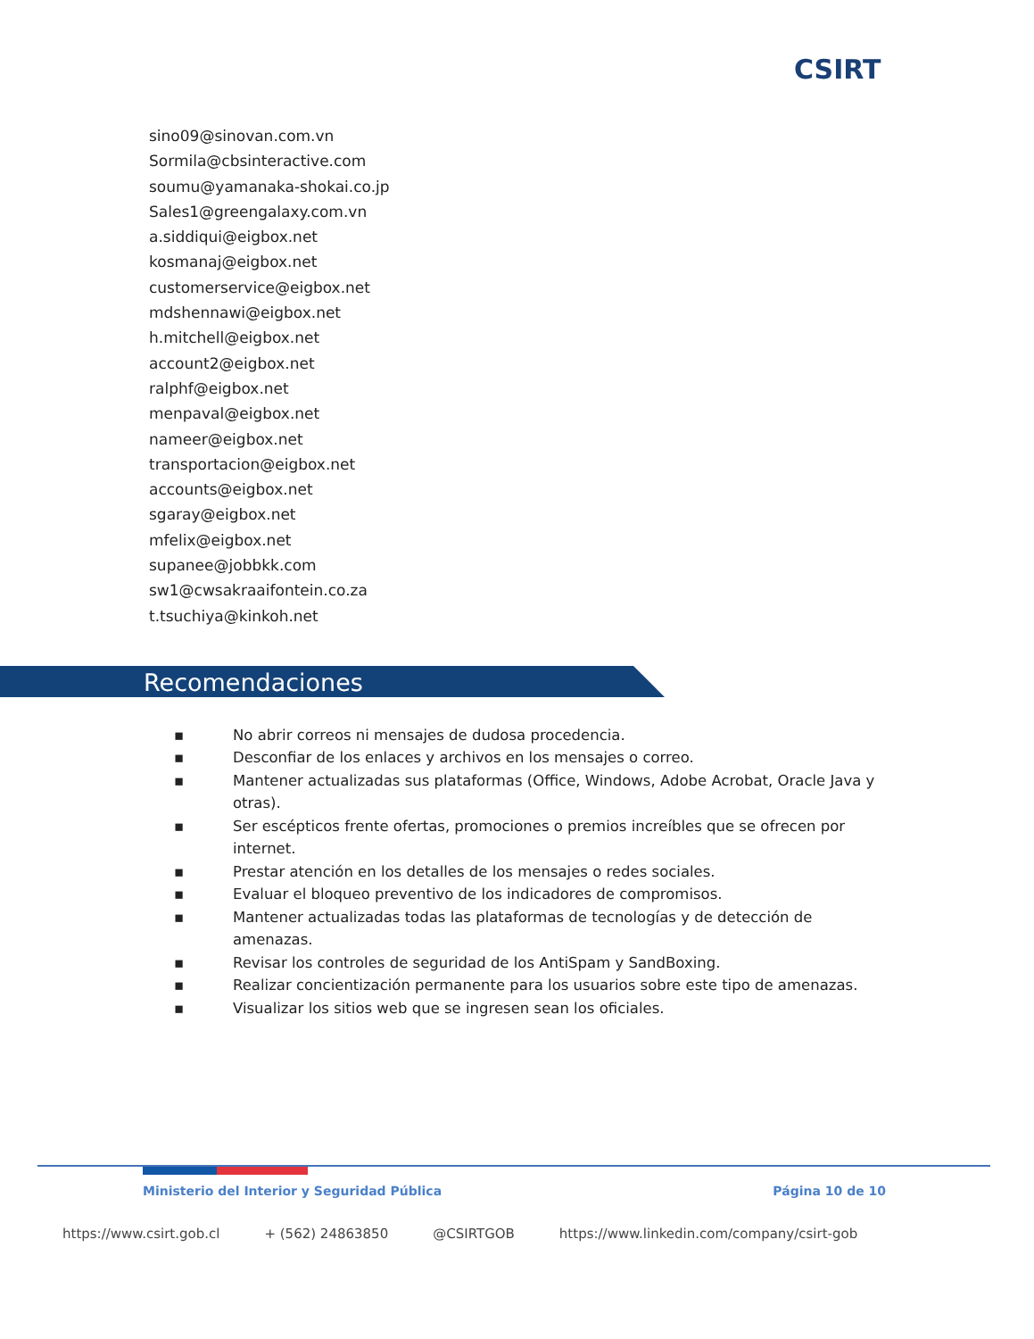CSIRT
sino09@sinovan.com.vn
Sormila@cbsinteractive.com
soumu@yamanaka-shokai.co.jp
Sales1@greengalaxy.com.vn
a.siddiqui@eigbox.net
kosmanaj@eigbox.net
customerservice@eigbox.net
mdshennawi@eigbox.net
h.mitchell@eigbox.net
account2@eigbox.net
ralphf@eigbox.net
menpaval@eigbox.net
nameer@eigbox.net
transportacion@eigbox.net
accounts@eigbox.net
sgaray@eigbox.net
mfelix@eigbox.net
supanee@jobbkk.com
sw1@cwsakraaifontein.co.za
t.tsuchiya@kinkoh.net
Recomendaciones
▪ No abrir correos ni mensajes de dudosa procedencia.
▪ Desconfiar de los enlaces y archivos en los mensajes o correo.
▪ Mantener actualizadas sus plataformas (Office, Windows, Adobe Acrobat, Oracle Java y otras).
▪ Ser escépticos frente ofertas, promociones o premios increíbles que se ofrecen por internet.
▪ Prestar atención en los detalles de los mensajes o redes sociales.
▪ Evaluar el bloqueo preventivo de los indicadores de compromisos.
▪ Mantener actualizadas todas las plataformas de tecnologías y de detección de amenazas.
▪ Revisar los controles de seguridad de los AntiSpam y SandBoxing.
▪ Realizar concientización permanente para los usuarios sobre este tipo de amenazas.
▪ Visualizar los sitios web que se ingresen sean los oficiales.
Ministerio del Interior y Seguridad Pública Página 10 de 10
https://www.csirt.gob.cl + (562) 24863850 @CSIRTGOB https://www.linkedin.com/company/csirt-gob